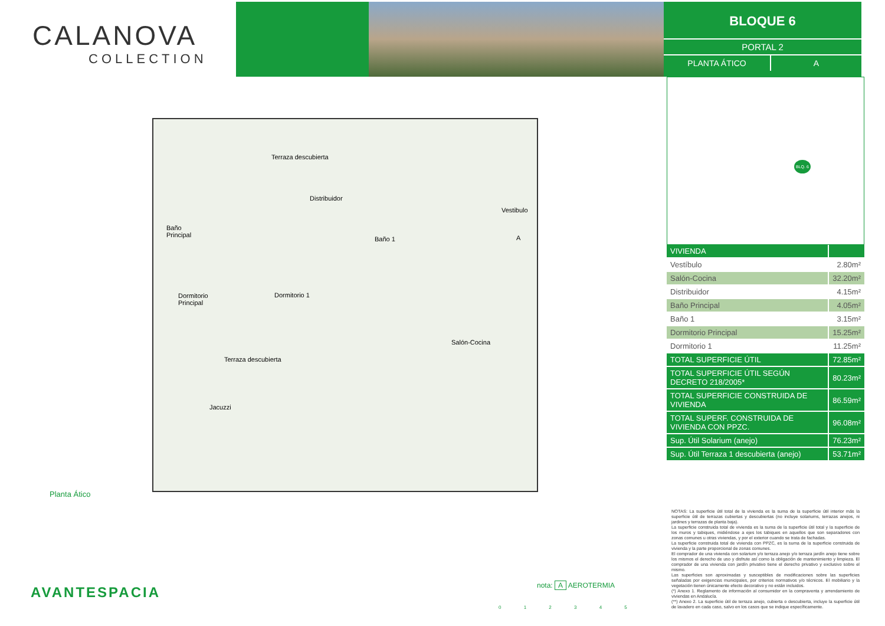CALANOVA
COLLECTION
BLOQUE 6
PORTAL 2
PLANTA ÁTICO A
Terraza descubierta
Distribuidor
Vestibulo
Baño
Principal Baño 1
Dormitorio
Principal
Dormitorio 1
Salón-Cocina
Terraza descubierta
Jacuzzi
A
Planta Ático
AVANTESPACIA nota: A AEROTERMIA
0 1 2 3 4 5
BLQ. 6
| VIVIENDA | |
| Vestíbulo | 2.80m² |
| Salón-Cocina | 32.20m² |
| Distribuidor | 4.15m² |
| Baño Principal | 4.05m² |
| Baño 1 | 3.15m² |
| Dormitorio Principal | 15.25m² |
| Dormitorio 1 | 11.25m² |
| TOTAL SUPERFICIE ÚTIL | 72.85m² |
| TOTAL SUPERFICIE ÚTIL SEGÚN DECRETO 218/2005* | 80.23m² |
| TOTAL SUPERFICIE CONSTRUIDA DE VIVIENDA | 86.59m² |
| TOTAL SUPERF. CONSTRUIDA DE VIVIENDA CON PPZC. | 96.08m² |
| Sup. Útil Solarium (anejo) | 76.23m² |
| Sup. Útil Terraza 1 descubierta (anejo) | 53.71m² |
NOTAS: La superficie útil total de la vivienda es la suma de la superficie útil interior más la superficie útil de terrazas cubiertas y descubiertas (no incluye solariums, terrazas anejos, ni jardines y terrazas de planta baja).
La superficie construida total de vivienda es la suma de la superficie útil total y la superficie de los muros y tabiques, midiéndose a ejes los tabiques en aquellos que son separadores con zonas comunes u otras viviendas, y por el exterior cuando se trata de fachadas.
La superficie construida total de vivienda con PPZC, es la suma de la superficie construida de vivienda y la parte proporcional de zonas comunes.
El comprador de una vivienda con solarium y/o terraza anejo y/o terraza jardín anejo tiene sobre los mismos el derecho de uso y disfrute así como la obligación de mantenimiento y limpieza. El comprador de una vivienda con jardín privativo tiene el derecho privativo y exclusivo sobre el mismo.
Las superficies son aproximadas y susceptibles de modificaciones sobre las superficies señaladas por exigencias municipales, por criterios normativos y/o técnicos. El mobiliario y la vegetación tienen únicamente efecto decorativo y no están incluidos.
(*) Anexo 1. Reglamento de información al consumidor en la compraventa y arrendamiento de viviendas en Andalucía.
(**) Anexo 2. La superficie útil de terraza anejo, cubierta o descubierta, incluye la superficie útil de lavadero en cada caso, salvo en los casos que se indique específicamente.